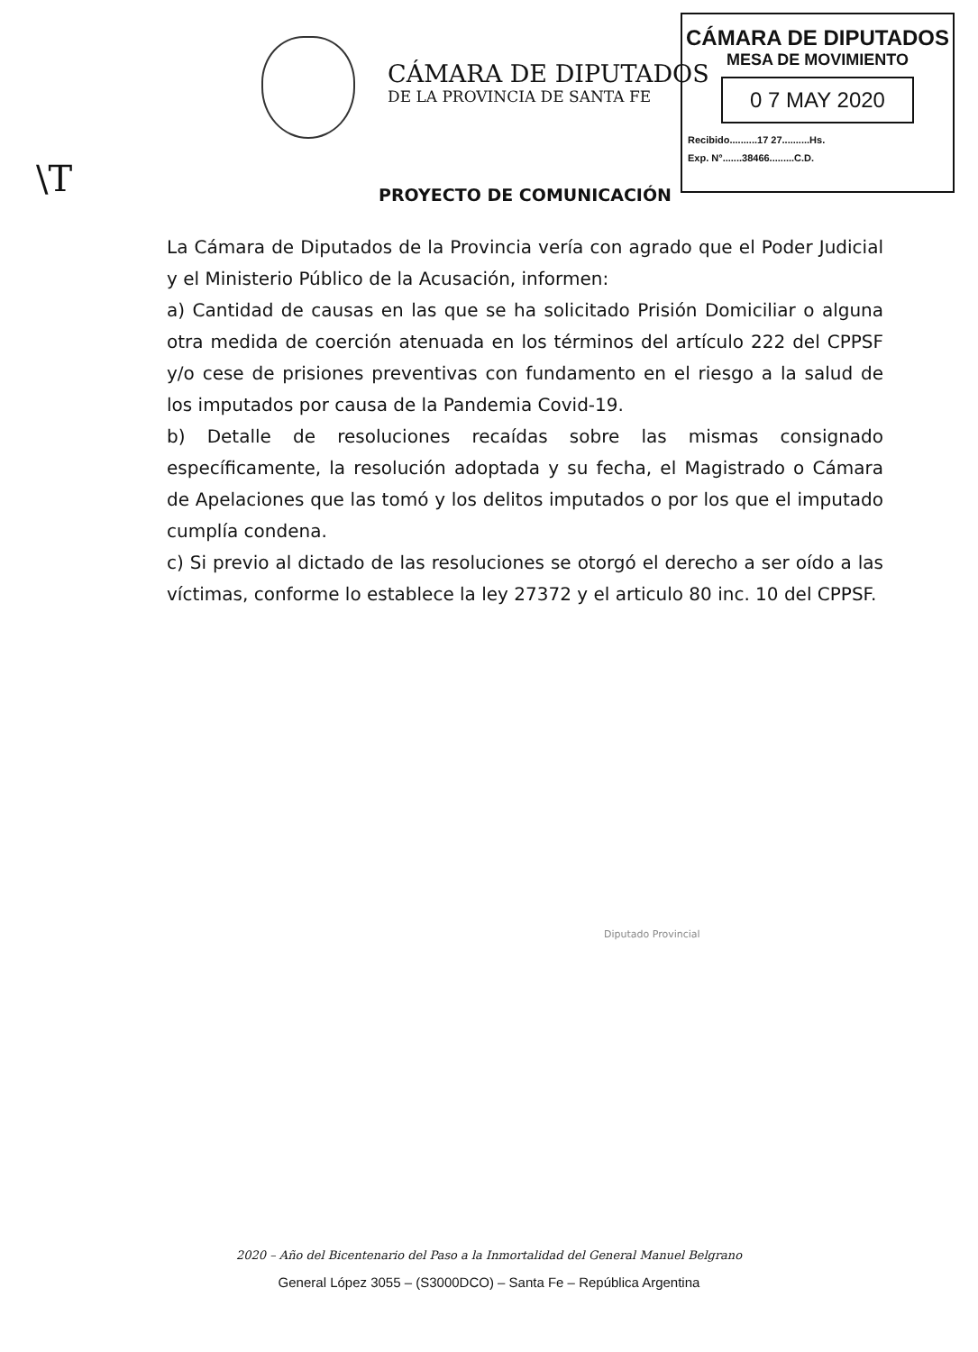CÁMARA DE DIPUTADOS
DE LA PROVINCIA DE SANTA FE
CÁMARA DE DIPUTADOS
MESA DE MOVIMIENTO
0 7 MAY 2020
Recibido..........17 27..........Hs.
Exp. N°.......38466.........C.D.
\T
PROYECTO DE COMUNICACIÓN
La Cámara de Diputados de la Provincia vería con agrado que el Poder Judicial y el Ministerio Público de la Acusación, informen:
a) Cantidad de causas en las que se ha solicitado Prisión Domiciliar o alguna otra medida de coerción atenuada en los términos del artículo 222 del CPPSF y/o cese de prisiones preventivas con fundamento en el riesgo a la salud de los imputados por causa de la Pandemia Covid-19.
b) Detalle de resoluciones recaídas sobre las mismas consignado específicamente, la resolución adoptada y su fecha, el Magistrado o Cámara de Apelaciones que las tomó y los delitos imputados o por los que el imputado cumplía condena.
c) Si previo al dictado de las resoluciones se otorgó el derecho a ser oído a las víctimas, conforme lo establece la ley 27372 y el articulo 80 inc. 10 del CPPSF.
Diputado Provincial
2020 – Año del Bicentenario del Paso a la Inmortalidad del General Manuel Belgrano
General López 3055 – (S3000DCO) – Santa Fe – República Argentina